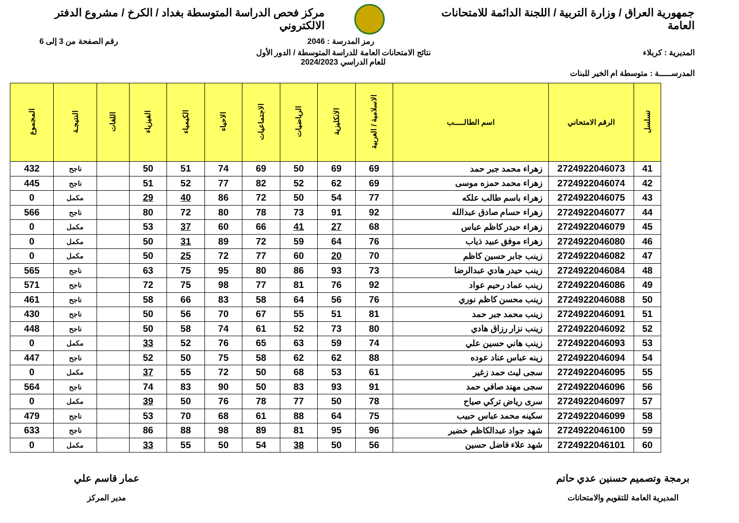جمهورية العراق / وزارة التربية / اللجنة الدائمة للامتحانات العامة مركز فحص الدراسة المتوسطة بغداد / الكرخ / مشروع الدفتر الالكتروني
رمز المدرسة : 2046 رقم الصفحة من 3 إلى 6
المديرية : كربلاء نتائج الامتحانات العامة للدراسة المتوسطة / الدور الأول
للعام الدراسي 2024/2023
المدرســـــة : متوسطة ام الخير للبنات
| تسلسل | الرقم الامتحاني | اسم الطالـــــب | الاسلامية / العربية | الانكليزية | الرياضيات | الاجتماعيات | الاحياء | الكيمياء | الفيزياء | اللغات | النتيجـة | المجموع |
| --- | --- | --- | --- | --- | --- | --- | --- | --- | --- | --- | --- | --- |
| 41 | 2724922046073 | زهراء محمد جبر حمد | 69 | 69 | 50 | 69 | 74 | 51 | 50 | | ناجح | 432 |
| 42 | 2724922046074 | زهراء محمد حمزه موسى | 69 | 62 | 52 | 82 | 77 | 52 | 51 | | ناجح | 445 |
| 43 | 2724922046075 | زهراء باسم طالب علكه | 77 | 54 | 50 | 72 | 86 | 40 | 29 | | مكمل | 0 |
| 44 | 2724922046077 | زهراء حسام صادق عبدالله | 92 | 91 | 73 | 78 | 80 | 72 | 80 | | ناجح | 566 |
| 45 | 2724922046079 | زهراء حيدر كاظم عباس | 68 | 27 | 41 | 66 | 60 | 37 | 53 | | مكمل | 0 |
| 46 | 2724922046080 | زهراء موفق عبيد ذياب | 76 | 64 | 59 | 72 | 89 | 31 | 50 | | مكمل | 0 |
| 47 | 2724922046082 | زينب جابر حسين كاظم | 70 | 20 | 60 | 77 | 72 | 25 | 50 | | مكمل | 0 |
| 48 | 2724922046084 | زينب حيدر هادي عبدالرضا | 73 | 93 | 86 | 80 | 95 | 75 | 63 | | ناجح | 565 |
| 49 | 2724922046086 | زينب عماد رحيم عواد | 92 | 76 | 81 | 77 | 98 | 75 | 72 | | ناجح | 571 |
| 50 | 2724922046088 | زينب محسن كاظم نوري | 76 | 56 | 64 | 58 | 83 | 66 | 58 | | ناجح | 461 |
| 51 | 2724922046091 | زينب محمد جبر حمد | 81 | 51 | 55 | 67 | 70 | 56 | 50 | | ناجح | 430 |
| 52 | 2724922046092 | زينب نزار رزاق هادي | 80 | 73 | 52 | 61 | 74 | 58 | 50 | | ناجح | 448 |
| 53 | 2724922046093 | زينب هاني حسين علي | 74 | 59 | 63 | 65 | 76 | 52 | 33 | | مكمل | 0 |
| 54 | 2724922046094 | زينه عباس عناد عوده | 88 | 62 | 62 | 58 | 75 | 50 | 52 | | ناجح | 447 |
| 55 | 2724922046095 | سجى ليث حمد زغير | 61 | 53 | 68 | 50 | 72 | 55 | 37 | | مكمل | 0 |
| 56 | 2724922046096 | سجى مهند صافي حمد | 91 | 93 | 83 | 50 | 90 | 83 | 74 | | ناجح | 564 |
| 57 | 2724922046097 | سرى رياض تركي صياح | 78 | 50 | 77 | 78 | 76 | 50 | 39 | | مكمل | 0 |
| 58 | 2724922046099 | سكينه محمد عباس حبيب | 75 | 64 | 88 | 61 | 68 | 70 | 53 | | ناجح | 479 |
| 59 | 2724922046100 | شهد جواد عبدالكاظم خضير | 96 | 95 | 81 | 89 | 98 | 88 | 86 | | ناجح | 633 |
| 60 | 2724922046101 | شهد علاء فاضل حسين | 56 | 50 | 38 | 54 | 50 | 55 | 33 | | مكمل | 0 |
برمجة وتصميم حسنين عدي حاتم
المديرية العامة للتقويم والامتحانات
عمار قاسم علي
مدير المركز